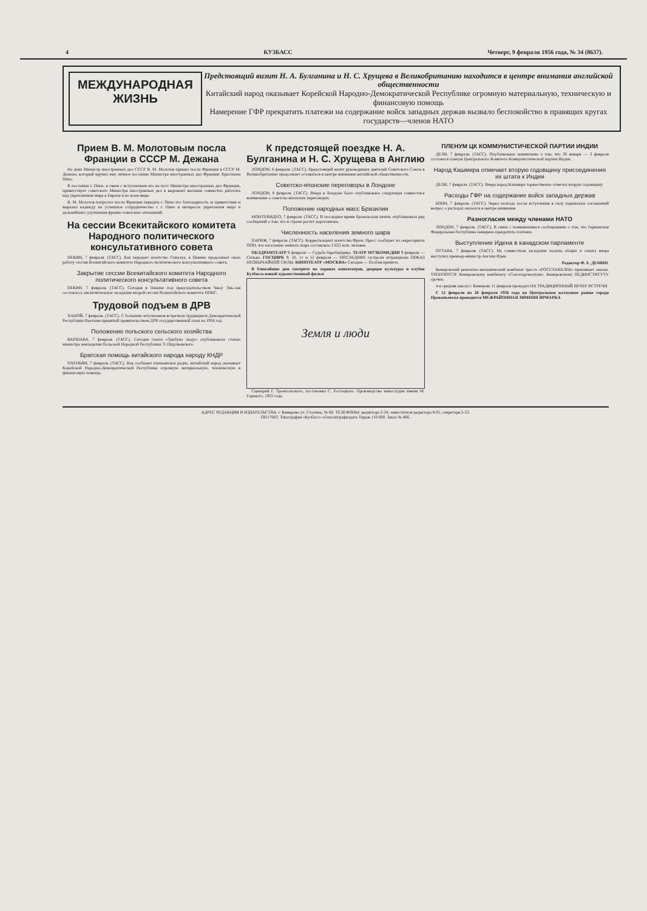4 КУЗБАСС Четверг, 9 февраля 1956 года, № 34 (8637).
МЕЖДУНАРОДНАЯ ЖИЗНЬ
Предстоящий визит Н. А. Булганина и Н. С. Хрущева в Великобританию находится в центре внимания английской общественности
Китайский народ оказывает Корейской Народно-Демократической Республике огромную материальную, техническую и финансовую помощь
Намерение ГФР прекратить платежи на содержание войск западных держав вызвало беспокойство в правящих кругах государств—членов НАТО
Прием В. М. Молотовым посла Франции в СССР М. Дежана
На днях Министр иностранных дел СССР В. М. Молотов принял посла Франции в СССР М. Дежана, который вручил ему личное послание Министра иностранных дел Франции Христиана Пино.
В послании г. Пино, в связи с вступлением его на пост Министра иностранных дел Франции, приветствует советского Министра иностранных дел и выражает желание совместно работать над укреплением мира в Европе и во всем мире.
В. М. Молотов попросил посла Франции передать г. Пино его благодарность за приветствие и выразил надежду на успешное сотрудничество с г. Пино в интересах укрепления мира и дальнейшего улучшения франко-советских отношений.
На сессии Всекитайского комитета Народного политического консультативного совета
ПЕКИН, 7 февраля. (ТАСС). Как передает агентство Синьхуа, в Пекине продолжает свою работу сессия Всекитайского комитета Народного политического консультативного совета.
Закрытие сессии Всекитайского комитета Народного политического консультативного совета
ПЕКИН, 7 февраля. (ТАСС). Сегодня в Пекине под председательством Чжоу Энь-лая состоялось заключительное заседание второй сессии Всекитайского комитета НПКС.
Трудовой подъем в ДРВ
ХАНОЙ, 7 февраля. (ТАСС). С большим энтузиазмом встретили трудящиеся Демократической Республики Вьетнам принятый правительством ДРВ государственный план на 1956 год.
Положение польского сельского хозяйства
ВАРШАВА, 7 февраля. (ТАСС). Сегодня газета «Трибуна люду» опубликовала статью министра земледелия Польской Народной Республики Э. Пщулковского.
Братская помощь китайского народа народу КНДР
ПХЕНЬЯН, 7 февраля. (ТАСС). Как сообщает пхеньянское радио, китайский народ оказывает Корейской Народно-Демократической Республике огромную материальную, техническую и финансовую помощь.
К предстоящей поездке Н. А. Булганина и Н. С. Хрущева в Англию
ЛОНДОН, 6 февраля. (ТАСС). Предстоящий визит руководящих деятелей Советского Союза в Великобританию продолжает оставаться в центре внимания английской общественности.
Советско-японские переговоры в Лондоне
ЛОНДОН, 8 февраля. (ТАСС). Вчера в Лондоне было опубликовано следующее совместное коммюнике о советско-японских переговорах.
Положение народных масс Бразилии
МОНТЕВИДЕО, 7 февраля. (ТАСС). В последнее время бразильская печать опубликовала ряд сообщений о том, что в стране растет дороговизна.
Численность населения земного шара
ПАРИЖ, 7 февраля. (ТАСС). Корреспондент агентства Франс Пресс сообщает из секретариата ООН, что население земного шара составляло 2.655 млн. человек.
ОБЛДРАМТЕАТР 9 февраля — Судьба барабанщика. ТЕАТР МУЗКОМЕДИИ 9 февраля — Сильва. ГОСЦИРК 9, 10, 11 и 12 февраля — ПОСЛЕДНИЕ гастроли аттракциона ПОКАЗ НЕОБЫЧАЙНОЙ СИЛЫ. КИНОТЕАТР «МОСКВА» Сегодня — Особая примета.
В ближайшие дни смотрите на экранах кинотеатров, дворцов культуры и клубов Кузбасса новый художественный фильм
Земля и люди
Сценарий Г. Троепольского, постановка С. Ростоцкого. Производство киностудии имени М. Горького, 1955 года.
ПЛЕНУМ ЦК КОММУНИСТИЧЕСКОЙ ПАРТИИ ИНДИИ
ДЕЛИ, 7 февраля. (ТАСС). Опубликовано коммюнике о том, что 30 января — 3 февраля состоялся пленум Центрального Комитета Коммунистической партии Индии.
Народ Кашмира отмечает вторую годовщину присоединения их штата к Индии
ДЕЛИ, 7 февраля. (ТАСС). Вчера народ Кашмира торжественно отметил вторую годовщину.
Расходы ГФР на содержание войск западных держав
БОНН, 7 февраля. (ТАСС). Через полгода после вступления в силу парижских соглашений вопрос о расходах оказался в центре внимания.
Разногласия между членами НАТО
ЛОНДОН, 7 февраля. (ТАСС). В связи с появившимися сообщениями о том, что Германская Федеральная Республика намерена прекратить платежи.
Выступление Идена в канадском парламенте
ОТТАВА, 7 февраля. (ТАСС). На совместном заседании палаты общин и сената вчера выступил премьер-министр Англии Иден.
Редактор Ф. Е. ДЕМИН.
Кемеровский ремонтно-механический комбинат треста «РОСГЛАВХЛЕБ» принимает заказы. ТРЕБУЮТСЯ: Кемеровскому комбинату «Союзторгмонтаж». Кемеровскому ПЕДИНСТИТУТУ срочно.
4-я средняя школа г. Кемерова 11 февраля проводит НА ТРАДИЦИОННЫЙ ВЕЧЕР ВСТРЕЧИ
С 12 февраля по 26 февраля 1956 года на Центральном колхозном рынке города Прокопьевска проводится МЕЖРАЙОННАЯ ЗИМНЯЯ ЯРМАРКА
АДРЕС РЕДАКЦИИ И ИЗДАТЕЛЬСТВА: г. Кемерово ул. Сталина, № 66. ТЕЛЕФОНЫ: редактора 2-24, заместителя редактора 8-05, секретаря 2-53.
ОП17603. Типография «Кузбасс» облполиграфиздата Тираж 110.000. Заказ № 866.